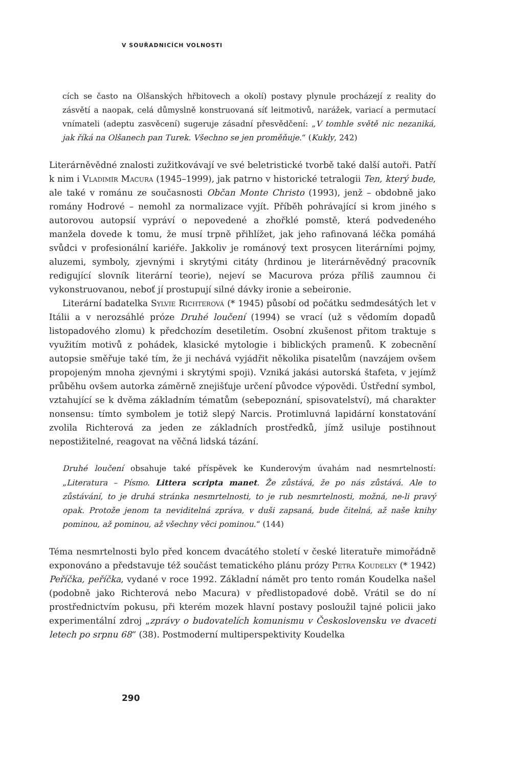V SOUŘADNICÍCH VOLNOSTI
cích se často na Olšanských hřbitovech a okolí) postavy plynule procházejí z reality do zásvětí a naopak, celá důmyslně konstruovaná síť leitmotivů, narážek, variací a permutací vnímateli (adeptu zasvěcení) sugeruje zásadní přesvědčení: „V tomhle světě nic nezaniká, jak říká na Olšanech pan Turek. Všechno se jen proměňuje.“ (Kukly, 242)
Literárněvědné znalosti zužitkovávají ve své beletristické tvorbě také další autoři. Patří k nim i Vladimír Macura (1945–1999), jak patrno v historické tetralogii Ten, který bude, ale také v románu ze současnosti Občan Monte Christo (1993), jenž – obdobně jako romány Hodrové – nemohl za normalizace vyjít. Příběh pohrávající si krom jiného s autorovou autopsií vypráví o nepovedené a zhořklé pomstě, která podvedeného manžela dovede k tomu, že musí trpně přihlížet, jak jeho rafinovaná léčka pomáhá svůdci v profesionální kariéře. Jakkoliv je románový text prosycen literárními pojmy, aluzemi, symboly, zjevnými i skrytými citáty (hrdinou je literárněvědný pracovník redigující slovník literární teorie), nejeví se Macurova próza příliš zaumnou či vykonstruovanou, neboť jí prostupují silné dávky ironie a sebeironie.
Literární badatelka Sylvie Richterová (* 1945) působí od počátku sedmdesátých let v Itálii a v nerozsáhlé próze Druhé loučení (1994) se vrací (už s vědomím dopadů listopadového zlomu) k předchozím desetiletím. Osobní zkušenost přitom traktuje s využitím motivů z pohádek, klasické mytologie i biblických pramenů. K zobecnění autopsie směřuje také tím, že ji nechává vyjádřit několika pisatelům (navzájem ovšem propojeným mnoha zjevnými i skrytými spoji). Vzniká jakási autorská štafeta, v jejímž průběhu ovšem autorka záměrně znejišťuje určení původce výpovědi. Ústřední symbol, vztahující se k dvěma základním tématům (sebepoznání, spisovatelství), má charakter nonsensu: tímto symbolem je totiž slepý Narcis. Protimluvná lapidární konstatování zvolila Richterová za jeden ze základních prostředků, jímž usiluje postihnout nepostižitelné, reagovat na věčná lidská tázání.
Druhé loučení obsahuje také příspěvek ke Kunderovým úvahám nad nesmrtelností: „Literatura – Písmo. Littera scripta manet. Že zůstává, že po nás zůstává. Ale to zůstávání, to je druhá stránka nesmrtelnosti, to je rub nesmrtelnosti, možná, ne-li pravý opak. Protože jenom ta neviditelná zpráva, v duši zapsaná, bude čitelná, až naše knihy pominou, až pominou, až všechny věci pominou.“ (144)
Téma nesmrtelnosti bylo před koncem dvacátého století v české literatuře mimořádně exponováno a představuje též součást tematického plánu prózy Petra Koudelky (* 1942) Peříčka, peříčka, vydané v roce 1992. Základní námět pro tento román Koudelka našel (podobně jako Richterová nebo Macura) v předlistopadové době. Vrátil se do ní prostřednictvím pokusu, při kterém mozek hlavní postavy posloužil tajné policii jako experimentální zdroj „zprávy o budovatelích komunismu v Československu ve dvaceti letech po srpnu 68“ (38). Postmoderní multiperspektivity Koudelka
290